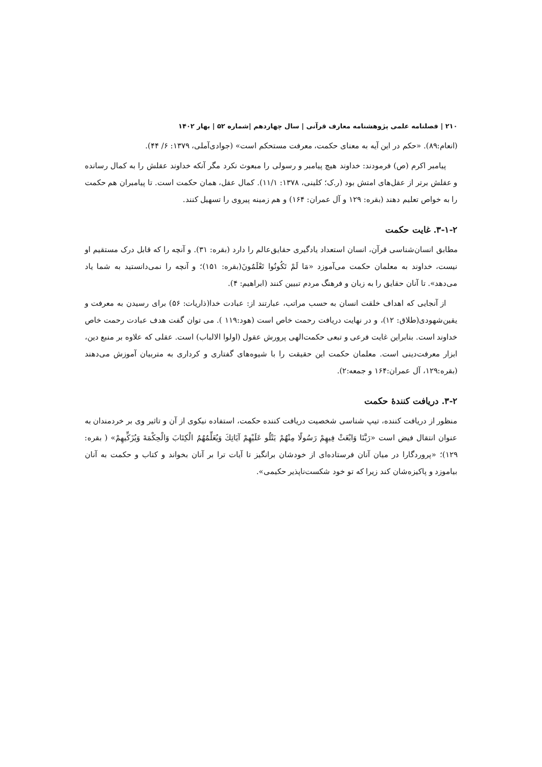۲۱۰ | فصلنامه علمی پژوهشنامه معارف قرآنی | سال چهاردهم |شماره ۵۲ | بهار ۱۴۰۲
(انعام:۸۹). «حکم در این آیه به معنای حکمت، معرفت مستحکم است» (جوادی‌آملی، ۱۳۷۹: ۶/ ۴۴).
پیامبر اکرم (ص) فرمودند: خداوند هیچ پیامبر و رسولی را مبعوث نکرد مگر آنکه خداوند عقلش را به کمال رسانده و عقلش برتر از عقل‌های امتش بود (ر.ک؛ کلینی، ۱۳۷۸: ۱۱/۱). کمال عقل، همان حکمت است. تا پیامبران هم حکمت را به خواص تعلیم دهند (بقره: ۱۲۹ و آل عمران: ۱۶۴) و هم زمینه پیروی را تسهیل کنند.
۳-۱-۲. غایت حکمت
مطابق انسان‌شناسی قرآن، انسان استعداد یادگیری حقایق‌عالم را دارد (بقره: ۳۱). و آنچه را که قابل درک مستقیم او نیست، خداوند به معلمان حکمت می‌آموزد «مَا لَمْ تَكُونُوا تَعْلَمُونَ(بقره: ۱۵۱)؛ و آنچه را نمی‌دانستید به شما یاد می‌دهد». تا آنان حقایق را به زبان و فرهنگ مردم تبیین کنند (ابراهیم: ۴).
از آنجایی که اهداف خلقت انسان به حسب مراتب، عبارتند از: عبادت خدا(ذاریات: ۵۶) برای رسیدن به معرفت و یقین‌شهودی(طلاق: ۱۲)، و در نهایت دریافت رحمت خاص است (هود:۱۱۹ ). می توان گفت هدف عبادت رحمت خاص خداوند است. بنابراین غایت فرعی و تبعی حکمت‌الهی پرورش عقول (اولوا الالباب) است. عقلی که علاوه بر منبع دین، ابزار معرفت‌دینی است. معلمان حکمت این حقیقت را با شیوه‌های گفتاری و کرداری به متربیان آموزش می‌دهند (بقره:۱۲۹، آل عمران:۱۶۴ و جمعه:۲).
۳-۲. دریافت کنندۀ حکمت
منظور از دریافت کننده، تیپ شناسی شخصیت دریافت کننده حکمت، استفاده نیکوی از آن و تاثیر وی بر خردمندان به عنوان انتقال فیض است «رَبَّنَا وَابْعَثْ فِيهِمْ رَسُولًا مِنْهُمْ يَتْلُو عَلَيْهِمْ آيَاتِكَ وَيُعَلِّمُهُمُ الْكِتَابَ وَالْحِكْمَةَ وَيُزَكِّيهِمْ» ( بقره: ۱۲۹)؛ «پروردگارا در میان آنان فرستاده‌ای از خودشان برانگیز تا آیات ترا بر آنان بخواند و کتاب و حکمت به آنان بیاموزد و پاکیزه‌شان کند زیرا که تو خود شکست‌ناپذیر حکیمی».